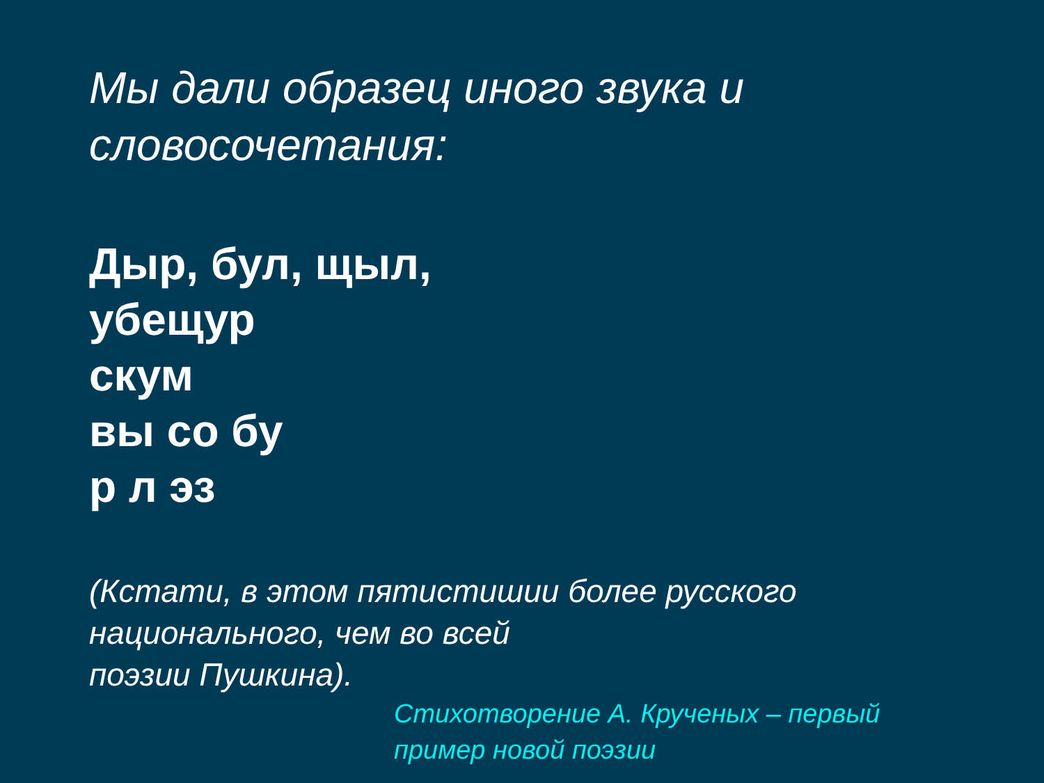Мы дали образец иного звука и
словосочетания:
Дыр, бул, щыл,
убещур
скум
вы со бу
р л эз
(Кстати, в этом пятистишии более русского
национального, чем во всей
поэзии Пушкина).
Стихотворение А. Крученых – первый
пример новой поэзии